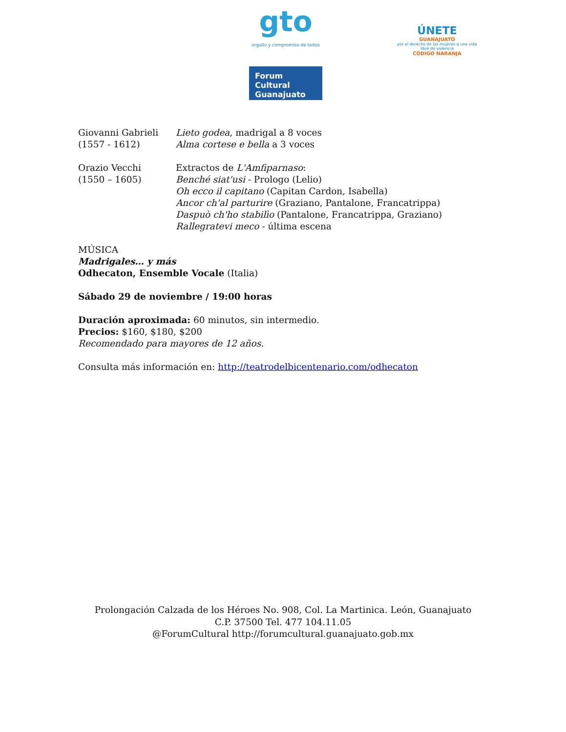gto
orgullo y compromiso de todos
Forum Cultural
Guanajuato
ÚNETE
GUANAJUATO
por el derecho de las mujeres a una vida libre de violencia
CÓDIGO NARANJA
Giovanni Gabrieli
(1557 - 1612)
Lieto godea, madrigal a 8 voces
Alma cortese e bella a 3 voces
Orazio Vecchi
(1550 – 1605)
Extractos de L'Amfiparnaso:
Benché siat'usi - Prologo (Lelio)
Oh ecco il capitano (Capitan Cardon, Isabella)
Ancor ch'al parturire (Graziano, Pantalone, Francatrippa)
Daspuò ch'ho stabilìo (Pantalone, Francatrippa, Graziano)
Rallegratevi meco - última escena
MÚSICA
Madrigales… y más
Odhecaton, Ensemble Vocale (Italia)
Sábado 29 de noviembre / 19:00 horas
Duración aproximada: 60 minutos, sin intermedio.
Precios: $160, $180, $200
Recomendado para mayores de 12 años.
Consulta más información en: http://teatrodelbicentenario.com/odhecaton
Prolongación Calzada de los Héroes No. 908, Col. La Martinica. León, Guanajuato
C.P. 37500 Tel. 477 104.11.05
@ForumCultural http://forumcultural.guanajuato.gob.mx